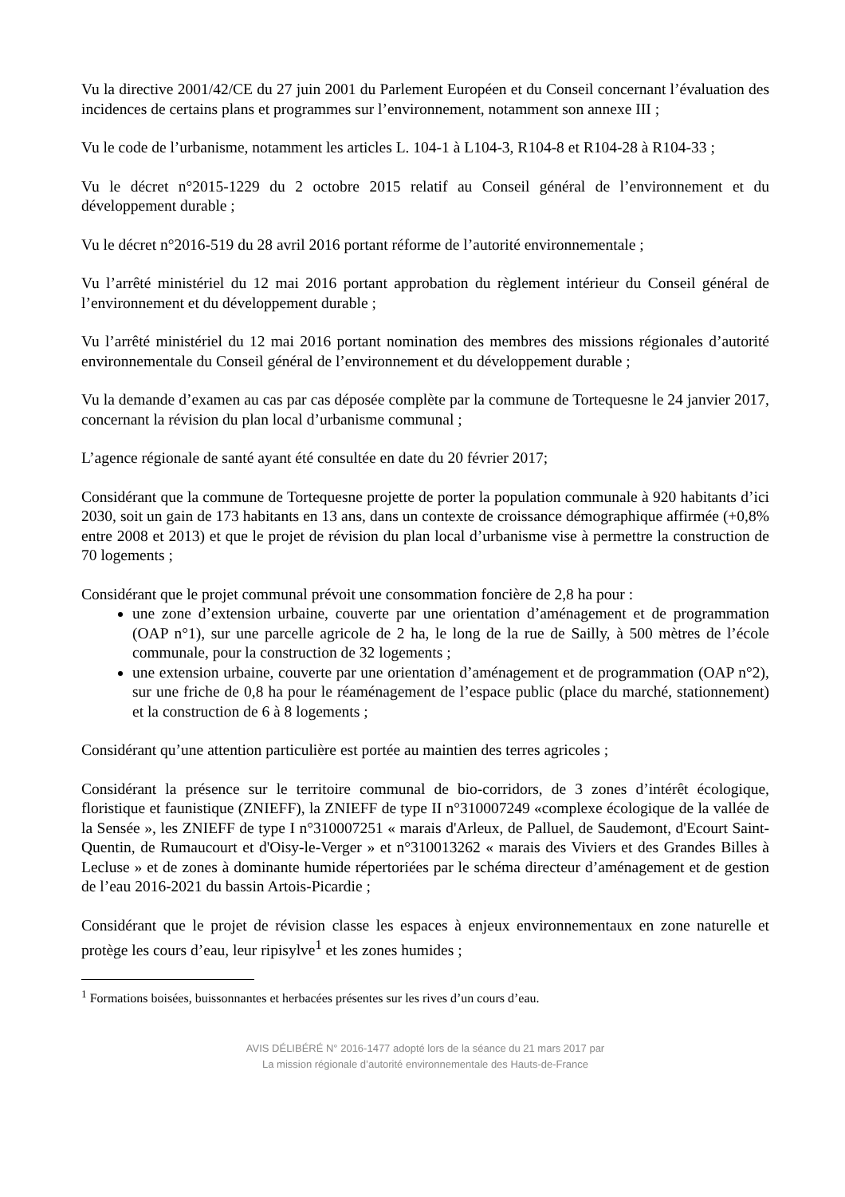Vu la directive 2001/42/CE du 27 juin 2001 du Parlement Européen et du Conseil concernant l’évaluation des incidences de certains plans et programmes sur l’environnement, notamment son annexe III ;
Vu le code de l’urbanisme, notamment les articles L. 104-1 à L104-3, R104-8 et R104-28 à R104-33 ;
Vu le décret n°2015-1229 du 2 octobre 2015 relatif au Conseil général de l’environnement et du développement durable ;
Vu le décret n°2016-519 du 28 avril 2016 portant réforme de l’autorité environnementale ;
Vu l’arrêté ministériel du 12 mai 2016 portant approbation du règlement intérieur du Conseil général de l’environnement et du développement durable ;
Vu l’arrêté ministériel du 12 mai 2016 portant nomination des membres des missions régionales d’autorité environnementale du Conseil général de l’environnement et du développement durable ;
Vu la demande d’examen au cas par cas déposée complète par la commune de Tortequesne le 24 janvier 2017, concernant la révision du plan local d’urbanisme communal ;
L’agence régionale de santé ayant été consultée en date du 20 février 2017;
Considérant que la commune de Tortequesne projette de porter la population communale à 920 habitants d’ici 2030, soit un gain de 173 habitants en 13 ans, dans un contexte de croissance démographique affirmée (+0,8% entre 2008 et 2013) et que le projet de révision du plan local d’urbanisme vise à permettre la construction de 70 logements ;
Considérant que le projet communal prévoit une consommation foncière de 2,8 ha pour :
une zone d’extension urbaine, couverte par une orientation d’aménagement et de programmation (OAP n°1), sur une parcelle agricole de 2 ha, le long de la rue de Sailly, à 500 mètres de l’école communale, pour la construction de 32 logements ;
une extension urbaine, couverte par une orientation d’aménagement et de programmation (OAP n°2), sur une friche de 0,8 ha pour le réaménagement de l’espace public (place du marché, stationnement) et la construction de 6 à 8 logements ;
Considérant qu’une attention particulière est portée au maintien des terres agricoles ;
Considérant la présence sur le territoire communal de bio-corridors, de 3 zones d’intérêt écologique, floristique et faunistique (ZNIEFF), la ZNIEFF de type II n°310007249 «complexe écologique de la vallée de la Sensée », les ZNIEFF de type I n°310007251 « marais d'Arleux, de Palluel, de Saudemont, d'Ecourt Saint-Quentin, de Rumaucourt et d'Oisy-le-Verger » et n°310013262 « marais des Viviers et des Grandes Billes à Lecluse » et de zones à dominante humide répertoriées par le schéma directeur d’aménagement et de gestion de l’eau 2016-2021 du bassin Artois-Picardie ;
Considérant que le projet de révision classe les espaces à enjeux environnementaux en zone naturelle et protège les cours d’eau, leur ripisylve<sup>1</sup> et les zones humides ;
<sup>1</sup> Formations boisées, buissonnantes et herbacées présentes sur les rives d’un cours d’eau.
AVIS DÉLIBÉRÉ N° 2016-1477 adopté lors de la séance du 21 mars 2017 par
La mission régionale d’autorité environnementale des Hauts-de-France